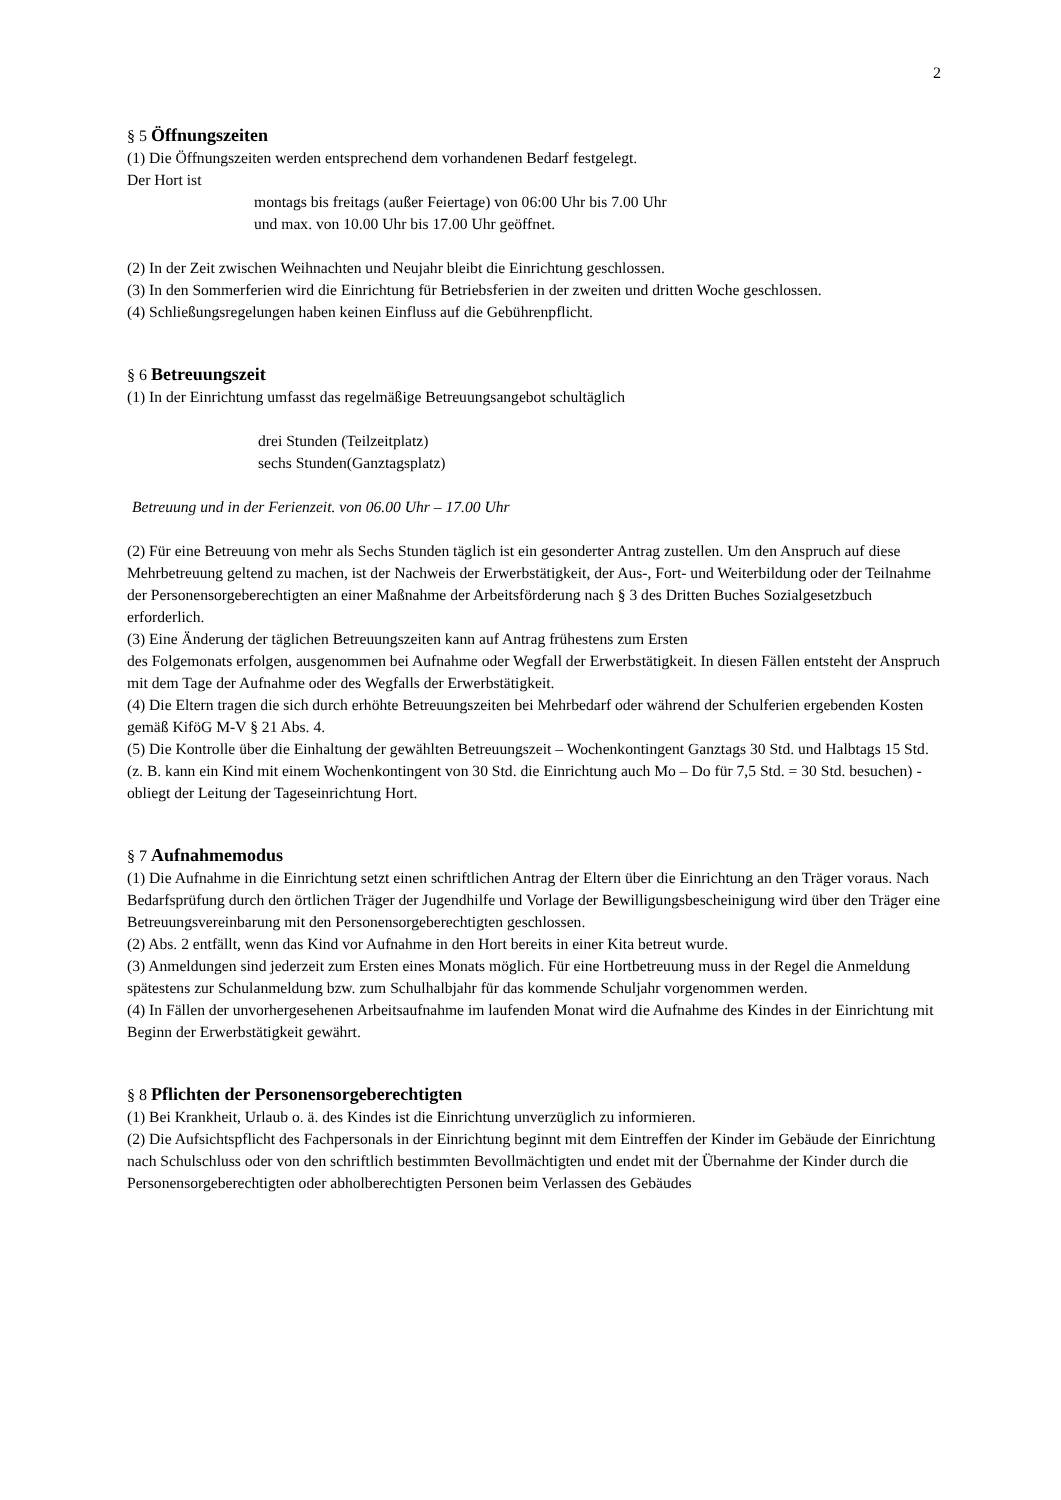2
§ 5 Öffnungszeiten
(1) Die Öffnungszeiten werden entsprechend dem vorhandenen Bedarf festgelegt.
Der Hort ist
montags bis freitags (außer Feiertage) von 06:00 Uhr bis 7.00 Uhr
und max. von 10.00 Uhr bis 17.00 Uhr geöffnet.
(2) In der Zeit zwischen Weihnachten und Neujahr bleibt die Einrichtung geschlossen.
(3) In den Sommerferien wird die Einrichtung für Betriebsferien in der zweiten und dritten Woche geschlossen.
(4) Schließungsregelungen haben keinen Einfluss auf die Gebührenpflicht.
§ 6 Betreuungszeit
(1) In der Einrichtung umfasst das regelmäßige Betreuungsangebot schultäglich
drei Stunden (Teilzeitplatz)
sechs Stunden(Ganztagsplatz)
Betreuung und in der Ferienzeit. von 06.00 Uhr – 17.00 Uhr
(2) Für eine Betreuung von mehr als Sechs Stunden täglich ist ein gesonderter Antrag zustellen. Um den Anspruch auf diese Mehrbetreuung geltend zu machen, ist der Nachweis der Erwerbstätigkeit, der Aus-, Fort- und Weiterbildung oder der Teilnahme der Personensorgeberechtigten an einer Maßnahme der Arbeitsförderung nach § 3 des Dritten Buches Sozialgesetzbuch erforderlich.
(3) Eine Änderung der täglichen Betreuungszeiten kann auf Antrag frühestens zum Ersten
des Folgemonats erfolgen, ausgenommen bei Aufnahme oder Wegfall der Erwerbstätigkeit. In diesen Fällen entsteht der Anspruch mit dem Tage der Aufnahme oder des Wegfalls der Erwerbstätigkeit.
(4) Die Eltern tragen die sich durch erhöhte Betreuungszeiten bei Mehrbedarf oder während der Schulferien ergebenden Kosten gemäß KiföG M-V § 21 Abs. 4.
(5) Die Kontrolle über die Einhaltung der gewählten Betreuungszeit – Wochenkontingent Ganztags 30 Std. und Halbtags 15 Std. (z. B. kann ein Kind mit einem Wochenkontingent von 30 Std. die Einrichtung auch Mo – Do für 7,5 Std. = 30 Std. besuchen) - obliegt der Leitung der Tageseinrichtung Hort.
§ 7 Aufnahmemodus
(1) Die Aufnahme in die Einrichtung setzt einen schriftlichen Antrag der Eltern über die Einrichtung an den Träger voraus. Nach Bedarfsprüfung durch den örtlichen Träger der Jugendhilfe und Vorlage der Bewilligungsbescheinigung wird über den Träger eine Betreuungsvereinbarung mit den Personensorgeberechtigten geschlossen.
(2) Abs. 2 entfällt, wenn das Kind vor Aufnahme in den Hort bereits in einer Kita betreut wurde.
(3) Anmeldungen sind jederzeit zum Ersten eines Monats möglich. Für eine Hortbetreuung muss in der Regel die Anmeldung spätestens zur Schulanmeldung bzw. zum Schulhalbjahr für das kommende Schuljahr vorgenommen werden.
(4) In Fällen der unvorhergesehenen Arbeitsaufnahme im laufenden Monat wird die Aufnahme des Kindes in der Einrichtung mit Beginn der Erwerbstätigkeit gewährt.
§ 8 Pflichten der Personensorgeberechtigten
(1) Bei Krankheit, Urlaub o. ä. des Kindes ist die Einrichtung unverzüglich zu informieren.
(2) Die Aufsichtspflicht des Fachpersonals in der Einrichtung beginnt mit dem Eintreffen der Kinder im Gebäude der Einrichtung nach Schulschluss oder von den schriftlich bestimmten Bevollmächtigten und endet mit der Übernahme der Kinder durch die Personensorgeberechtigten oder abholberechtigten Personen beim Verlassen des Gebäudes